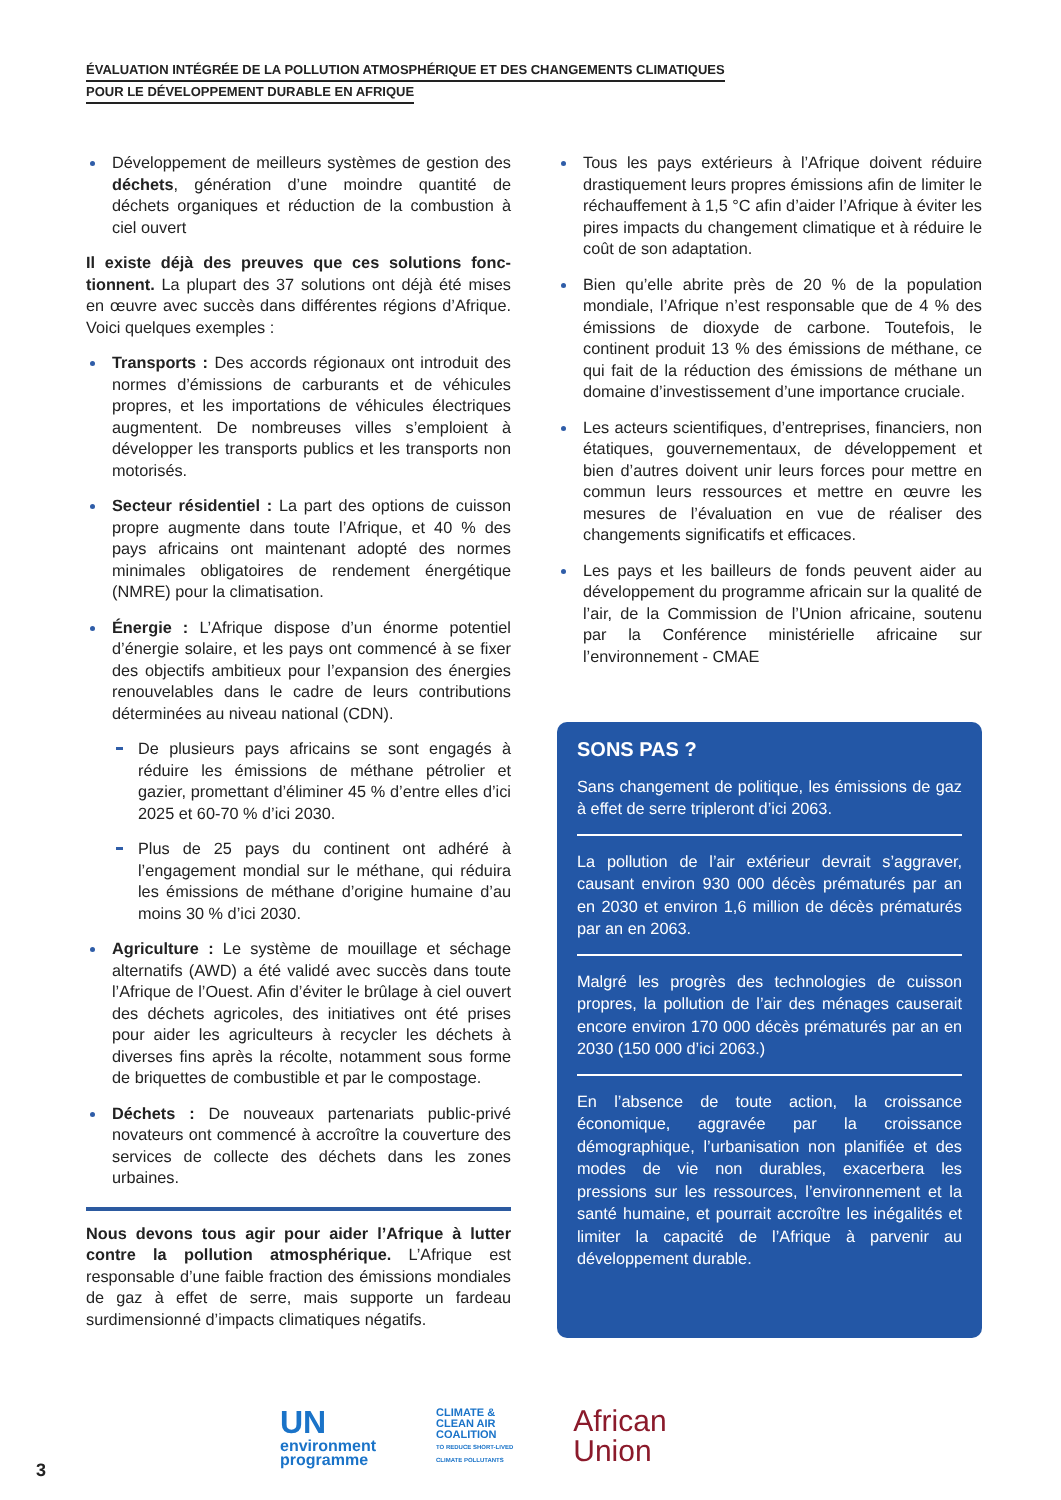ÉVALUATION INTÉGRÉE DE LA POLLUTION ATMOSPHÉRIQUE ET DES CHANGEMENTS CLIMATIQUES
POUR LE DÉVELOPPEMENT DURABLE EN AFRIQUE
Développement de meilleurs systèmes de gestion des déchets, génération d’une moindre quantité de déchets organiques et réduction de la combustion à ciel ouvert
Il existe déjà des preuves que ces solutions fonc­tionnent. La plupart des 37 solutions ont déjà été mises en œuvre avec succès dans différentes régions d’Afrique. Voici quelques exemples :
Transports : Des accords régionaux ont introduit des normes d’émissions de carburants et de véhicules propres, et les importations de véhicules électriques augmentent. De nombreuses villes s’emploient à développer les transports publics et les transports non motorisés.
Secteur résidentiel : La part des options de cuisson propre augmente dans toute l’Afrique, et 40 % des pays africains ont maintenant adopté des normes minimales obligatoires de rendement énergétique (NMRE) pour la climatisation.
Énergie : L’Afrique dispose d’un énorme potentiel d’énergie solaire, et les pays ont commencé à se fixer des objectifs ambitieux pour l’expansion des énergies renouvelables dans le cadre de leurs contributions déterminées au niveau national (CDN).
De plusieurs pays africains se sont engagés à réduire les émissions de méthane pétrolier et gazier, promettant d’éliminer 45 % d’entre elles d’ici 2025 et 60-70 % d’ici 2030.
Plus de 25 pays du continent ont adhéré à l’engagement mondial sur le méthane, qui réduira les émissions de méthane d’origine humaine d’au moins 30 % d’ici 2030.
Agriculture : Le système de mouillage et séchage alternatifs (AWD) a été validé avec succès dans toute l’Afrique de l’Ouest. Afin d’éviter le brûlage à ciel ouvert des déchets agricoles, des initiatives ont été prises pour aider les agriculteurs à recycler les déchets à diverses fins après la récolte, notamment sous forme de briquettes de combustible et par le compostage.
Déchets : De nouveaux partenariats public-privé novateurs ont commencé à accroître la couverture des services de collecte des déchets dans les zones urbaines.
Nous devons tous agir pour aider l’Afrique à lutter contre la pollution atmosphérique. L’Afrique est responsable d’une faible fraction des émissions mondiales de gaz à effet de serre, mais supporte un fardeau surdimensionné d’impacts climatiques négatifs.
Tous les pays extérieurs à l’Afrique doivent réduire drastiquement leurs propres émissions afin de limiter le réchauffement à 1,5 °C afin d’aider l’Afrique à éviter les pires impacts du changement climatique et à réduire le coût de son adaptation.
Bien qu’elle abrite près de 20 % de la population mondiale, l’Afrique n’est responsable que de 4 % des émissions de dioxyde de carbone. Toutefois, le continent produit 13 % des émissions de méthane, ce qui fait de la réduction des émissions de méthane un domaine d’investissement d’une importance cruciale.
Les acteurs scientifiques, d’entreprises, financiers, non étatiques, gouvernementaux, de développement et bien d’autres doivent unir leurs forces pour mettre en commun leurs ressources et mettre en œuvre les mesures de l’évaluation en vue de réaliser des changements significatifs et efficaces.
Les pays et les bailleurs de fonds peuvent aider au développement du programme africain sur la qualité de l’air, de la Commission de l’Union africaine, soutenu par la Conférence ministérielle africaine sur l’environnement - CMAE
SONS PAS ?
Sans changement de politique, les émissions de gaz à effet de serre tripleront d’ici 2063.
La pollution de l’air extérieur devrait s’aggraver, causant environ 930 000 décès prématurés par an en 2030 et environ 1,6 million de décès prématurés par an en 2063.
Malgré les progrès des technologies de cuisson propres, la pollution de l’air des ménages causerait encore environ 170 000 décès prématurés par an en 2030 (150 000 d’ici 2063.)
En l’absence de toute action, la croissance économique, aggravée par la croissance démographique, l’urbanisation non planifiée et des modes de vie non durables, exacerbera les pressions sur les ressources, l’environnement et la santé humaine, et pourrait accroître les inégalités et limiter la capacité de l’Afrique à parvenir au développement durable.
UN
environment
programme
CLIMATE &
CLEAN AIR
COALITION
TO REDUCE SHORT-LIVED
CLIMATE POLLUTANTS
African
Union
3